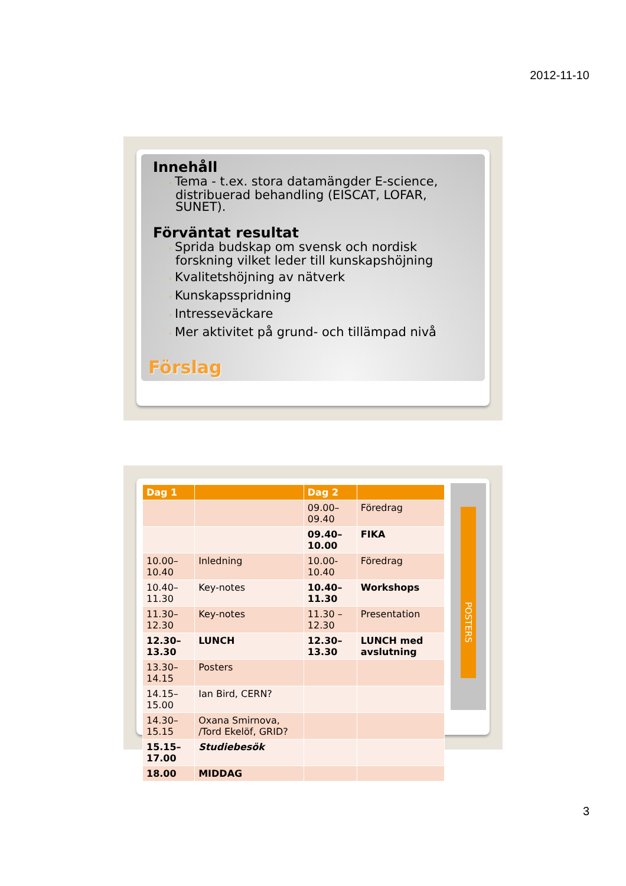2012-11-10
Innehåll
◦ Tema - t.ex. stora datamängder E-science, distribuerad behandling (EISCAT, LOFAR, SUNET).
Förväntat resultat
◦ Sprida budskap om svensk och nordisk forskning vilket leder till kunskapshöjning
◦ Kvalitetshöjning av nätverk
◦ Kunskapsspridning
◦ Intresseväckare
◦ Mer aktivitet på grund- och tillämpad nivå
Förslag
POSTERS
| Dag 1 | | Dag 2 | |
| --- | --- | --- | --- |
| | | 09.00–09.40 | Föredrag |
| | | 09.40– 10.00 | FIKA |
| 10.00–10.40 | Inledning | 10.00-10.40 | Föredrag |
| 10.40–11.30 | Key-notes | 10.40–11.30 | Workshops |
| 11.30–12.30 | Key-notes | 11.30 – 12.30 | Presentation |
| 12.30–13.30 | LUNCH | 12.30–13.30 | LUNCH med avslutning |
| 13.30–14.15 | Posters | | |
| 14.15–15.00 | Ian Bird, CERN? | | |
| 14.30–15.15 | Oxana Smirnova, /Tord Ekelöf, GRID? | | |
| 15.15–17.00 | Studiebesök | | |
| 18.00 | MIDDAG | | |
3